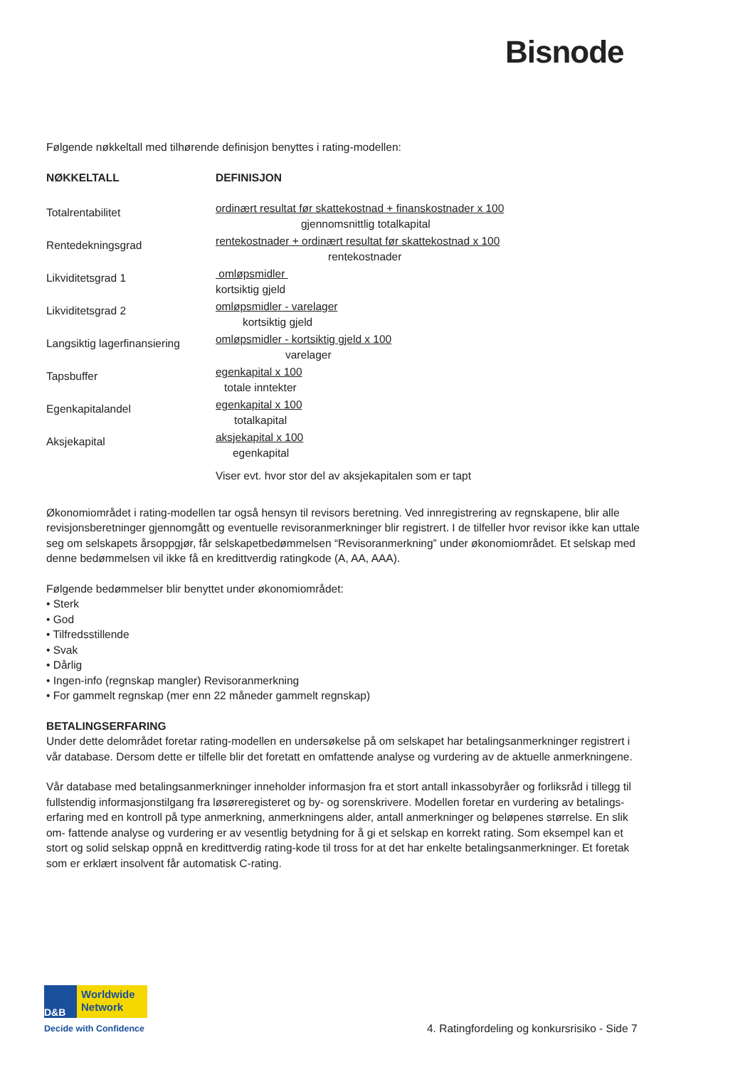Bisnode
Følgende nøkkeltall med tilhørende definisjon benyttes i rating-modellen:
| NØKKELTALL | DEFINISJON |
| --- | --- |
| Totalrentabilitet | ordinært resultat før skattekostnad + finanskostnader x 100 gjennomsnittlig totalkapital |
| Rentedekningsgrad | rentekostnader + ordinært resultat før skattekostnad x 100 rentekostnader |
| Likviditetsgrad 1 | omløpsmidler kortsiktig gjeld |
| Likviditetsgrad 2 | omløpsmidler - varelager kortsiktig gjeld |
| Langsiktig lagerfinansiering | omløpsmidler - kortsiktig gjeld x 100 varelager |
| Tapsbuffer | egenkapital x 100 totale inntekter |
| Egenkapitalandel | egenkapital x 100 totalkapital |
| Aksjekapital | aksjekapital x 100 egenkapital |
| | Viser evt. hvor stor del av aksjekapitalen som er tapt |
Økonomiområdet i rating-modellen tar også hensyn til revisors beretning. Ved innregistrering av regnskapene, blir alle revisjonsberetninger gjennomgått og eventuelle revisoranmerkninger blir registrert. I de tilfeller hvor revisor ikke kan uttale seg om selskapets årsoppgjør, får selskapetbedømmelsen “Revisoranmerkning” under økonomiområdet. Et selskap med denne bedømmelsen vil ikke få en kredittverdig ratingkode (A, AA, AAA).
Følgende bedømmelser blir benyttet under økonomiområdet:
• Sterk
• God
• Tilfredsstillende
• Svak
• Dårlig
• Ingen-info (regnskap mangler) Revisoranmerkning
• For gammelt regnskap (mer enn 22 måneder gammelt regnskap)
BETALINGSERFARING
Under dette delområdet foretar rating-modellen en undersøkelse på om selskapet har betalingsanmerkninger registrert i vår database. Dersom dette er tilfelle blir det foretatt en omfattende analyse og vurdering av de aktuelle anmerkningene.
Vår database med betalingsanmerkninger inneholder informasjon fra et stort antall inkassobyråer og forliksråd i tillegg til fullstendig informasjonstilgang fra løsøreregisteret og by- og sorenskrivere. Modellen foretar en vurdering av betalings- erfaring med en kontroll på type anmerkning, anmerkningens alder, antall anmerkninger og beløpenes størrelse. En slik om- fattende analyse og vurdering er av vesentlig betydning for å gi et selskap en korrekt rating. Som eksempel kan et stort og solid selskap oppnå en kredittverdig rating-kode til tross for at det har enkelte betalingsanmerkninger. Et foretak som er erklært insolvent får automatisk C-rating.
D&B
Worldwide
Network
Decide with Confidence
4. Ratingfordeling og konkursrisiko - Side 7